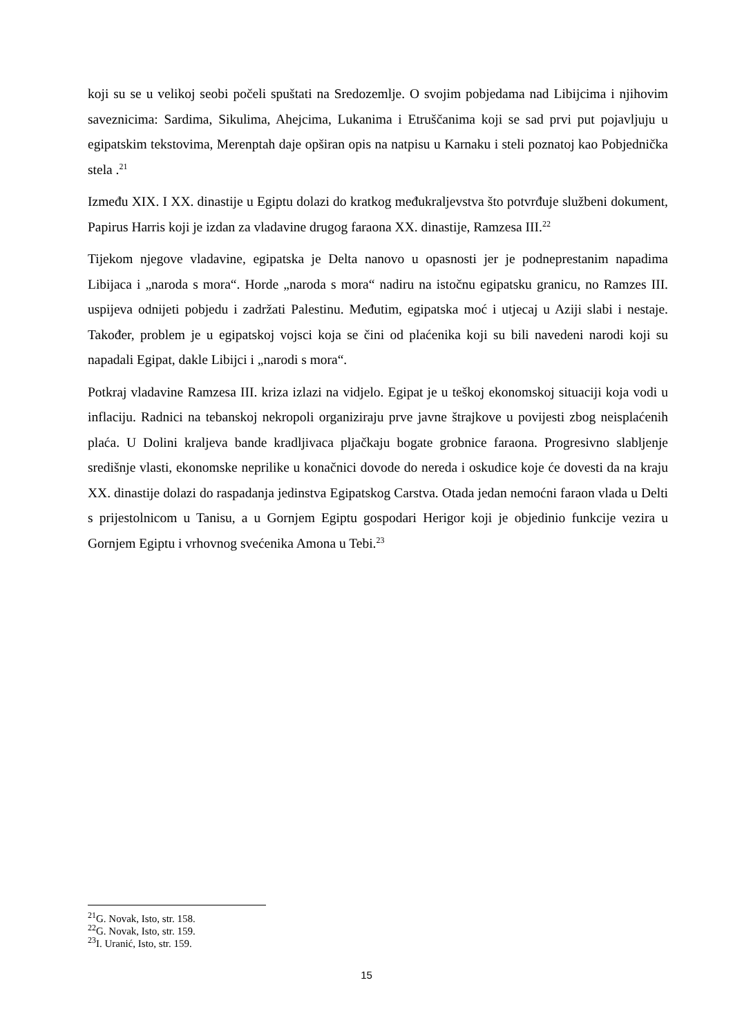koji su se u velikoj seobi počeli spuštati na Sredozemlje. O svojim pobjedama nad Libijcima i njihovim saveznicima: Sardima, Sikulima, Ahejcima, Lukanima i Etruščanima koji se sad prvi put pojavljuju u egipatskim tekstovima, Merenptah daje opširan opis na natpisu u Karnaku i steli poznatoj kao Pobjednička stela .<sup>21</sup>
Između XIX. I XX. dinastije u Egiptu dolazi do kratkog međukraljevstva što potvrđuje službeni dokument, Papirus Harris koji je izdan za vladavine drugog faraona XX. dinastije, Ramzesa III.<sup>22</sup>
Tijekom njegove vladavine, egipatska je Delta nanovo u opasnosti jer je podneprestanim napadima Libijaca i „naroda s mora“. Horde „naroda s mora“ nadiru na istočnu egipatsku granicu, no Ramzes III. uspijeva odnijeti pobjedu i zadržati Palestinu. Međutim, egipatska moć i utjecaj u Aziji slabi i nestaje. Također, problem je u egipatskoj vojsci koja se čini od plaćenika koji su bili navedeni narodi koji su napadali Egipat, dakle Libijci i „narodi s mora“.
Potkraj vladavine Ramzesa III. kriza izlazi na vidjelo. Egipat je u teškoj ekonomskoj situaciji koja vodi u inflaciju. Radnici na tebanskoj nekropoli organiziraju prve javne štrajkove u povijesti zbog neisplaćenih plaća. U Dolini kraljeva bande kradljivaca pljačkaju bogate grobnice faraona. Progresivno slabljenje središnje vlasti, ekonomske neprilike u konačnici dovode do nereda i oskudice koje će dovesti da na kraju XX. dinastije dolazi do raspadanja jedinstva Egipatskog Carstva. Otada jedan nemoćni faraon vlada u Delti s prijestolnicom u Tanisu, a u Gornjem Egiptu gospodari Herigor koji je objedinio funkcije vezira u Gornjem Egiptu i vrhovnog svećenika Amona u Tebi.<sup>23</sup>
<sup>21</sup> G. Novak, Isto, str. 158.
<sup>22</sup> G. Novak, Isto, str. 159.
<sup>23</sup> I. Uranić, Isto, str. 159.
15